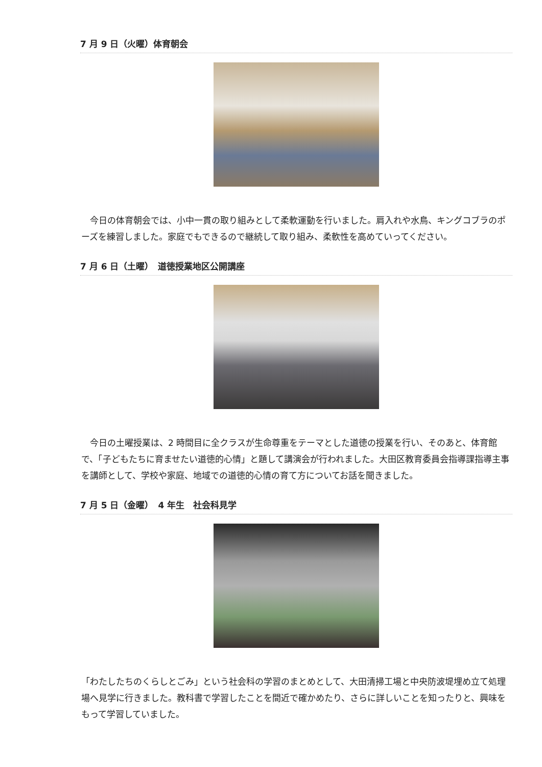7 月 9 日（火曜）体育朝会
　今日の体育朝会では、小中一貫の取り組みとして柔軟運動を行いました。肩入れや水鳥、キングコブラのポーズを練習しました。家庭でもできるので継続して取り組み、柔軟性を高めていってください。
7 月 6 日（土曜）　道徳授業地区公開講座
　今日の土曜授業は、2 時間目に全クラスが生命尊重をテーマとした道徳の授業を行い、そのあと、体育館で、「子どもたちに育ませたい道徳的心情」と題して講演会が行われました。大田区教育委員会指導課指導主事を講師として、学校や家庭、地域での道徳的心情の育て方についてお話を聞きました。
7 月 5 日（金曜）　4 年生　社会科見学
「わたしたちのくらしとごみ」という社会科の学習のまとめとして、大田清掃工場と中央防波堤埋め立て処理場へ見学に行きました。教科書で学習したことを間近で確かめたり、さらに詳しいことを知ったりと、興味をもって学習していました。